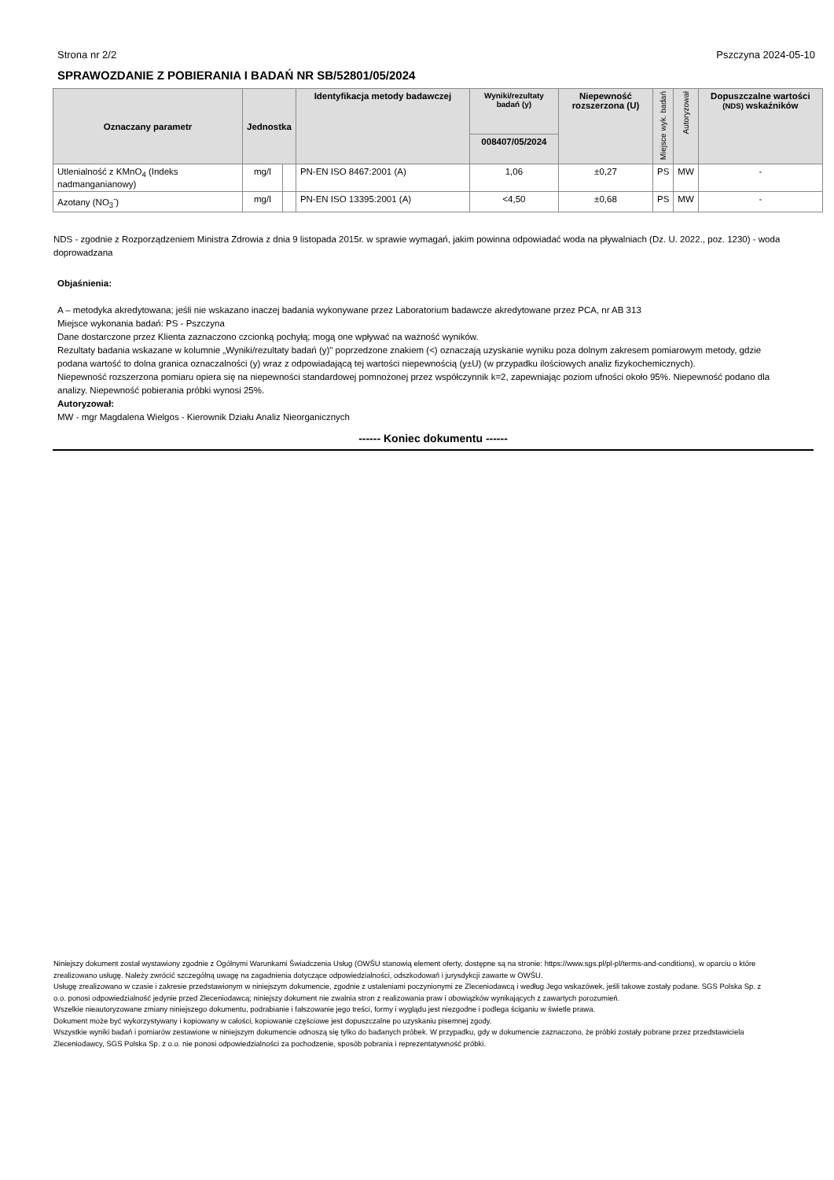Strona nr 2/2 Pszczyna 2024-05-10
SPRAWOZDANIE Z POBIERANIA I BADAŃ NR SB/52801/05/2024
| Oznaczany parametr | Jednostka | | Identyfikacja metody badawczej | Wyniki/rezultaty badań (y) | Niepewność rozszerzona (U) | Miejsce wyk. badań | Autoryzował | Dopuszczalne wartości (NDS) wskaźników |
| --- | --- | --- | --- | --- | --- | --- | --- | --- |
| | | | | 008407/05/2024 | | | | |
| Utlenialność z KMnO<sub>4</sub> (Indeks nadmanganianowy) | mg/l | | PN-EN ISO 8467:2001 (A) | 1,06 | ±0,27 | PS | MW | - |
| Azotany (NO<sub>3</sub><sup>-</sup>) | mg/l | | PN-EN ISO 13395:2001 (A) | <4,50 | ±0,68 | PS | MW | - |
NDS - zgodnie z Rozporządzeniem Ministra Zdrowia z dnia 9 listopada 2015r. w sprawie wymagań, jakim powinna odpowiadać woda na pływalniach (Dz. U. 2022., poz. 1230) - woda doprowadzana
Objaśnienia:
A – metodyka akredytowana; jeśli nie wskazano inaczej badania wykonywane przez Laboratorium badawcze akredytowane przez PCA, nr AB 313
Miejsce wykonania badań: PS - Pszczyna
Dane dostarczone przez Klienta zaznaczono czcionką pochyłą; mogą one wpływać na ważność wyników.
Rezultaty badania wskazane w kolumnie „Wyniki/rezultaty badań (y)" poprzedzone znakiem (<) oznaczają uzyskanie wyniku poza dolnym zakresem pomiarowym metody, gdzie podana wartość to dolna granica oznaczalności (y) wraz z odpowiadającą tej wartości niepewnością (y±U) (w przypadku ilościowych analiz fizykochemicznych).
Niepewność rozszerzona pomiaru opiera się na niepewności standardowej pomnożonej przez współczynnik k=2, zapewniając poziom ufności około 95%. Niepewność podano dla analizy. Niepewność pobierania próbki wynosi 25%.
Autoryzował:
MW - mgr Magdalena Wielgos - Kierownik Działu Analiz Nieorganicznych
------ Koniec dokumentu ------
Niniejszy dokument został wystawiony zgodnie z Ogólnymi Warunkami Świadczenia Usług (OWŚU stanowią element oferty, dostępne są na stronie: https://www.sgs.pl/pl-pl/terms-and-conditions), w oparciu o które zrealizowano usługę. Należy zwrócić szczególną uwagę na zagadnienia dotyczące odpowiedzialności, odszkodowań i jurysdykcji zawarte w OWŚU.
Usługę zrealizowano w czasie i zakresie przedstawionym w niniejszym dokumencie, zgodnie z ustaleniami poczynionymi ze Zleceniodawcą i według Jego wskazówek, jeśli takowe zostały podane. SGS Polska Sp. z o.o. ponosi odpowiedzialność jedynie przed Zleceniodawcą; niniejszy dokument nie zwalnia stron z realizowania praw i obowiązków wynikających z zawartych porozumień.
Wszelkie nieautoryzowane zmiany niniejszego dokumentu, podrabianie i fałszowanie jego treści, formy i wyglądu jest niezgodne i podlega ściganiu w świetle prawa.
Dokument może być wykorzystywany i kopiowany w całości, kopiowanie częściowe jest dopuszczalne po uzyskaniu pisemnej zgody.
Wszystkie wyniki badań i pomiarów zestawione w niniejszym dokumencie odnoszą się tylko do badanych próbek. W przypadku, gdy w dokumencie zaznaczono, że próbki zostały pobrane przez przedstawiciela Zleceniodawcy, SGS Polska Sp. z o.o. nie ponosi odpowiedzialności za pochodzenie, sposób pobrania i reprezentatywność próbki.